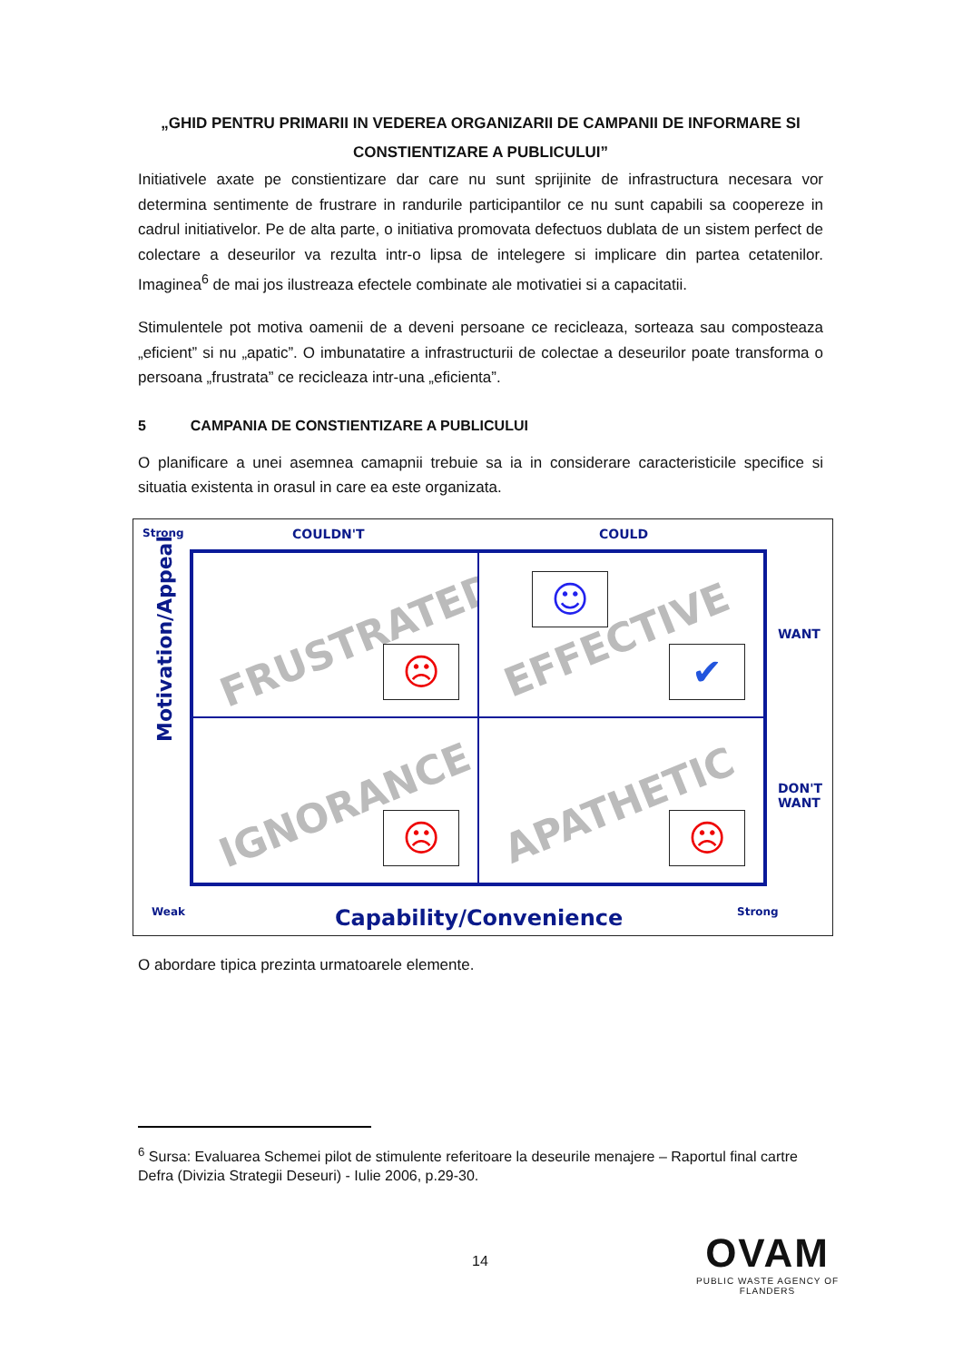„GHID PENTRU PRIMARII IN VEDEREA ORGANIZARII DE CAMPANII DE INFORMARE SI CONSTIENTIZARE A PUBLICULUI”
Initiativele axate pe constientizare dar care nu sunt sprijinite de infrastructura necesara vor determina sentimente de frustrare in randurile participantilor ce nu sunt capabili sa coopereze in cadrul initiativelor. Pe de alta parte, o initiativa promovata defectuos dublata de un sistem perfect de colectare a deseurilor va rezulta intr-o lipsa de intelegere si implicare din partea cetatenilor. Imaginea<sup>6</sup> de mai jos ilustreaza efectele combinate ale motivatiei si a capacitatii.
Stimulentele pot motiva oamenii de a deveni persoane ce recicleaza, sorteaza sau composteaza „eficient” si nu „apatic”. O imbunatatire a infrastructurii de colectae a deseurilor poate transforma o persoana „frustrata” ce recicleaza intr-una „eficienta”.
5 CAMPANIA DE CONSTIENTIZARE A PUBLICULUI
O planificare a unei asemnea camapnii trebuie sa ia in considerare caracteristicile specifice si situatia existenta in orasul in care ea este organizata.
Strong COULDN'T COULD
WANT
DON'T
WANT
Motivation/Appeal
FRUSTRATED
☹
EFFECTIVE
☺
✔
IGNORANCE
☹
APATHETIC
☹
Weak Capability/Convenience Strong
O abordare tipica prezinta urmatoarele elemente.
<sup>6</sup> Sursa: Evaluarea Schemei pilot de stimulente referitoare la deseurile menajere – Raportul final cartre Defra (Divizia Strategii Deseuri) - Iulie 2006, p.29-30.
14
OVAM
PUBLIC WASTE AGENCY OF FLANDERS